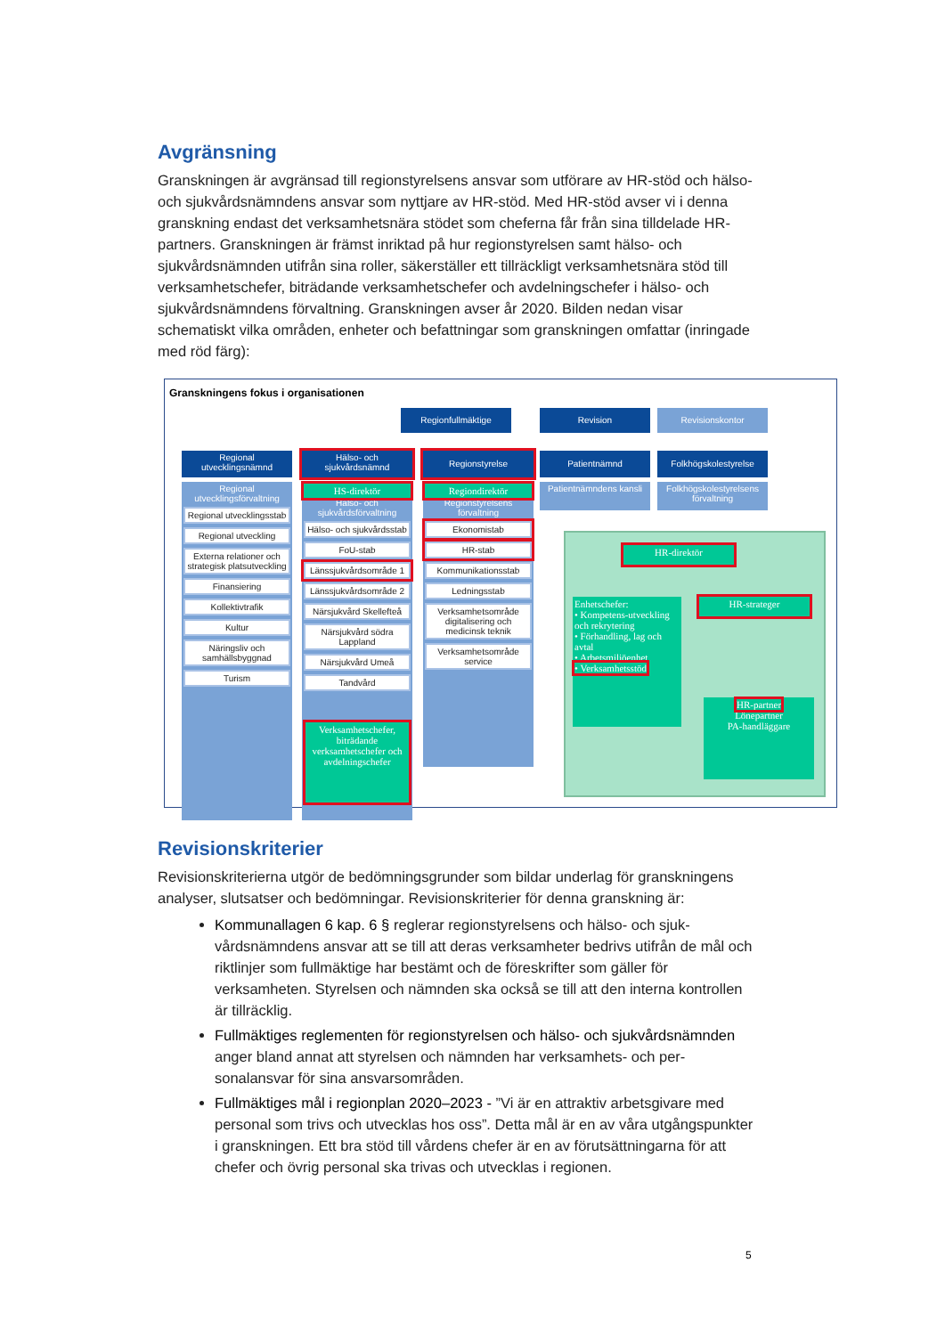Avgränsning
Granskningen är avgränsad till regionstyrelsens ansvar som utförare av HR-stöd och hälso- och sjukvårdsnämndens ansvar som nyttjare av HR-stöd. Med HR-stöd avser vi i denna granskning endast det verksamhetsnära stödet som cheferna får från sina tilldelade HR-partners. Granskningen är främst inriktad på hur regionstyrelsen samt hälso- och sjukvårdsnämnden utifrån sina roller, säkerställer ett tillräckligt verksam­hetsnära stöd till verksamhetschefer, biträdande verksamhetschefer och avdelnings­chefer i hälso- och sjukvårdsnämndens förvaltning. Granskningen avser år 2020. Bil­den nedan visar schematiskt vilka områden, enheter och befattningar som gransk­ningen omfattar (inringade med röd färg):
Granskningens fokus i organisationen
Regionfullmäktige Revision Revisionskontor
Regional utvecklingsnämnd
Hälso- och sjukvårdsnämnd
Regionstyrelse Patientnämnd Folkhögskolestyrelse
Regional utvecklingsförvaltning
Regional utvecklingsstab
Regional utveckling
Externa relationer och strategisk platsutveckling
Finansiering
Kollektivtrafik
Kultur
Näringsliv och samhällsbyggnad
Turism
HS-direktör
Hälso- och sjukvårdsförvaltning
Hälso- och sjukvårdsstab
FoU-stab
Länssjukvårdsområde 1
Länssjukvårdsområde 2
Närsjukvård Skellefteå
Närsjukvård södra Lappland
Närsjukvård Umeå
Tandvård
Regiondirektör
Regionstyrelsens förvaltning
Ekonomistab
HR-stab
Kommunikationsstab
Ledningsstab
Verksamhetsområde digitalisering och medicinsk teknik
Verksamhetsområde service
Patientnämndens kansli
Folkhögskolestyrelsens förvaltning
Verksamhetschefer, biträdande verksamhetschefer och avdelningschefer
HR-direktör
HR-strateger
Enhetschefer:
• Kompetens-utveckling och rekrytering
• Förhandling, lag och avtal
• Arbetsmiljöenhet
• Verksamhetsstöd
HR-partner
Lönepartner
PA-handläggare
Revisionskriterier
Revisionskriterierna utgör de bedömningsgrunder som bildar underlag för gransk­ningens analyser, slutsatser och bedömningar. Revisionskriterier för denna gransk­ning är:
Kommunallagen 6 kap. 6 § reglerar regionstyrelsens och hälso- och sjuk­vårdsnämndens ansvar att se till att deras verksamheter bedrivs utifrån de mål och riktlinjer som fullmäktige har bestämt och de föreskrifter som gäller för verksamheten. Styrelsen och nämnden ska också se till att den interna kontrollen är tillräcklig.
Fullmäktiges reglementen för regionstyrelsen och hälso- och sjukvårdsnämn­den anger bland annat att styrelsen och nämnden har verksamhets- och per­sonalansvar för sina ansvarsområden.
Fullmäktiges mål i regionplan 2020–2023 - ”Vi är en attraktiv arbetsgivare med personal som trivs och utvecklas hos oss”. Detta mål är en av våra ut­gångspunkter i granskningen. Ett bra stöd till vårdens chefer är en av förut­sättningarna för att chefer och övrig personal ska trivas och utvecklas i reg­ionen.
5